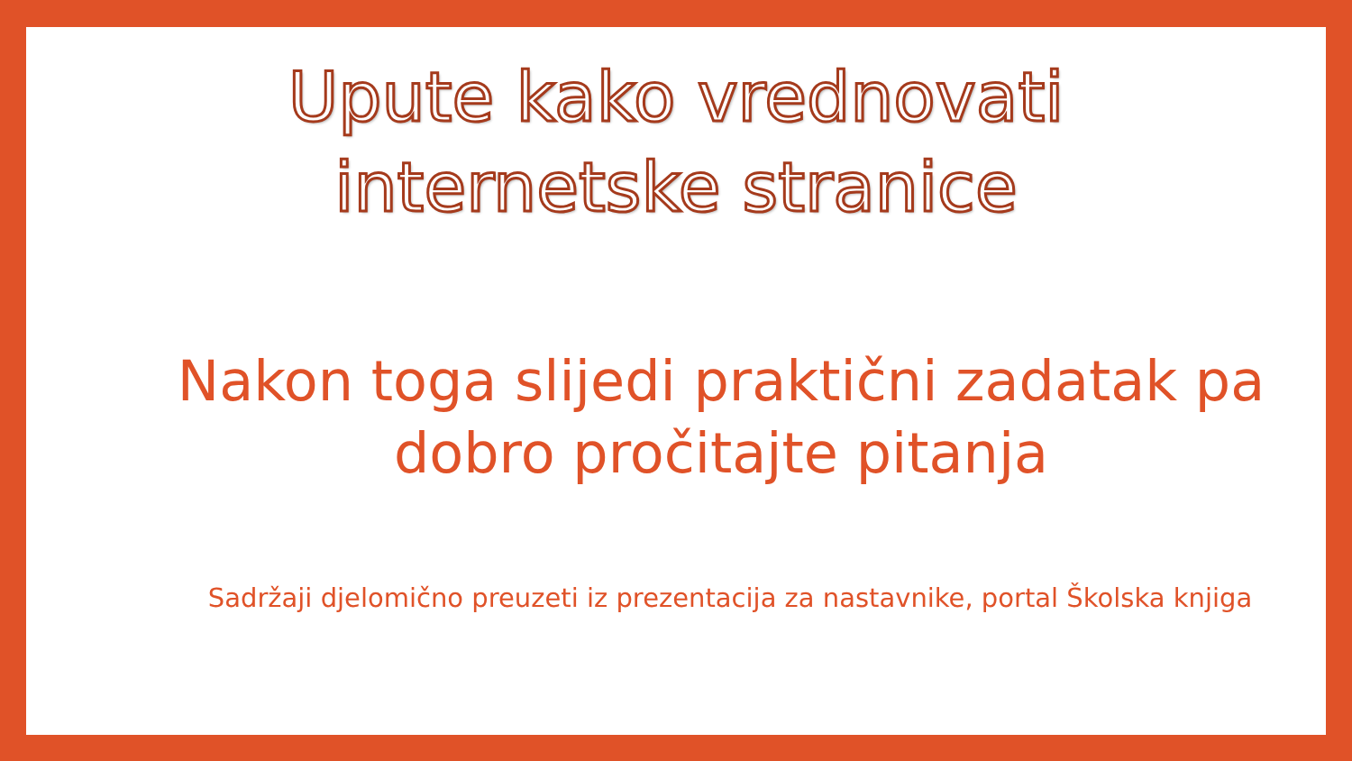Upute kako vrednovati
internetske stranice
Nakon toga slijedi praktični zadatak pa dobro pročitajte pitanja
Sadržaji djelomično preuzeti iz prezentacija za nastavnike, portal Školska knjiga